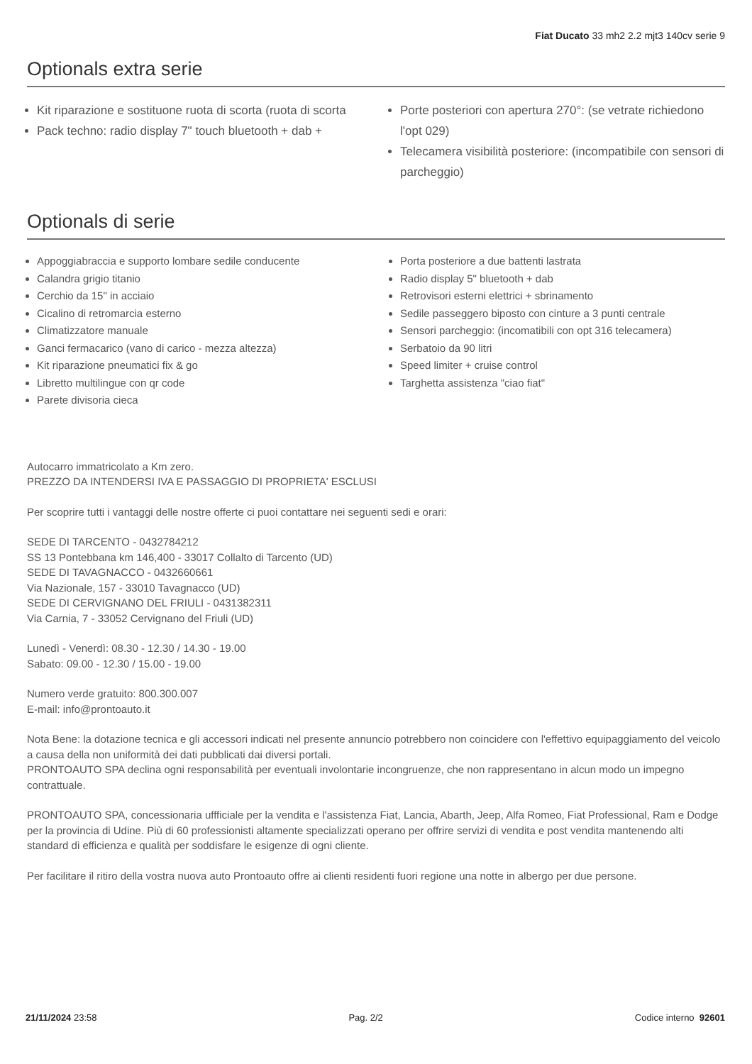Fiat Ducato 33 mh2 2.2 mjt3 140cv serie 9
Optionals extra serie
Kit riparazione e sostituone ruota di scorta (ruota di scorta
Pack techno: radio display 7" touch bluetooth + dab +
Porte posteriori con apertura 270°: (se vetrate richiedono l'opt 029)
Telecamera visibilità posteriore: (incompatibile con sensori di parcheggio)
Optionals di serie
Appoggiabraccia e supporto lombare sedile conducente
Calandra grigio titanio
Cerchio da 15" in acciaio
Cicalino di retromarcia esterno
Climatizzatore manuale
Ganci fermacarico (vano di carico - mezza altezza)
Kit riparazione pneumatici fix & go
Libretto multilingue con qr code
Parete divisoria cieca
Porta posteriore a due battenti lastrata
Radio display 5" bluetooth + dab
Retrovisori esterni elettrici + sbrinamento
Sedile passeggero biposto con cinture a 3 punti centrale
Sensori parcheggio: (incomatibili con opt 316 telecamera)
Serbatoio da 90 litri
Speed limiter + cruise control
Targhetta assistenza "ciao fiat"
Autocarro immatricolato a Km zero.
PREZZO DA INTENDERSI IVA E PASSAGGIO DI PROPRIETA' ESCLUSI
Per scoprire tutti i vantaggi delle nostre offerte ci puoi contattare nei seguenti sedi e orari:
SEDE DI TARCENTO - 0432784212
SS 13 Pontebbana km 146,400 - 33017 Collalto di Tarcento (UD)
SEDE DI TAVAGNACCO - 0432660661
Via Nazionale, 157 - 33010 Tavagnacco (UD)
SEDE DI CERVIGNANO DEL FRIULI - 0431382311
Via Carnia, 7 - 33052 Cervignano del Friuli (UD)
Lunedì - Venerdì: 08.30 - 12.30 / 14.30 - 19.00
Sabato: 09.00 - 12.30 / 15.00 - 19.00
Numero verde gratuito: 800.300.007
E-mail: info@prontoauto.it
Nota Bene: la dotazione tecnica e gli accessori indicati nel presente annuncio potrebbero non coincidere con l'effettivo equipaggiamento del veicolo a causa della non uniformità dei dati pubblicati dai diversi portali.
PRONTOAUTO SPA declina ogni responsabilità per eventuali involontarie incongruenze, che non rappresentano in alcun modo un impegno contrattuale.
PRONTOAUTO SPA, concessionaria uffficiale per la vendita e l'assistenza Fiat, Lancia, Abarth, Jeep, Alfa Romeo, Fiat Professional, Ram e Dodge per la provincia di Udine. Più di 60 professionisti altamente specializzati operano per offrire servizi di vendita e post vendita mantenendo alti standard di efficienza e qualità per soddisfare le esigenze di ogni cliente.
Per facilitare il ritiro della vostra nuova auto Prontoauto offre ai clienti residenti fuori regione una notte in albergo per due persone.
21/11/2024 23:58 Pag. 2/2 Codice interno 92601